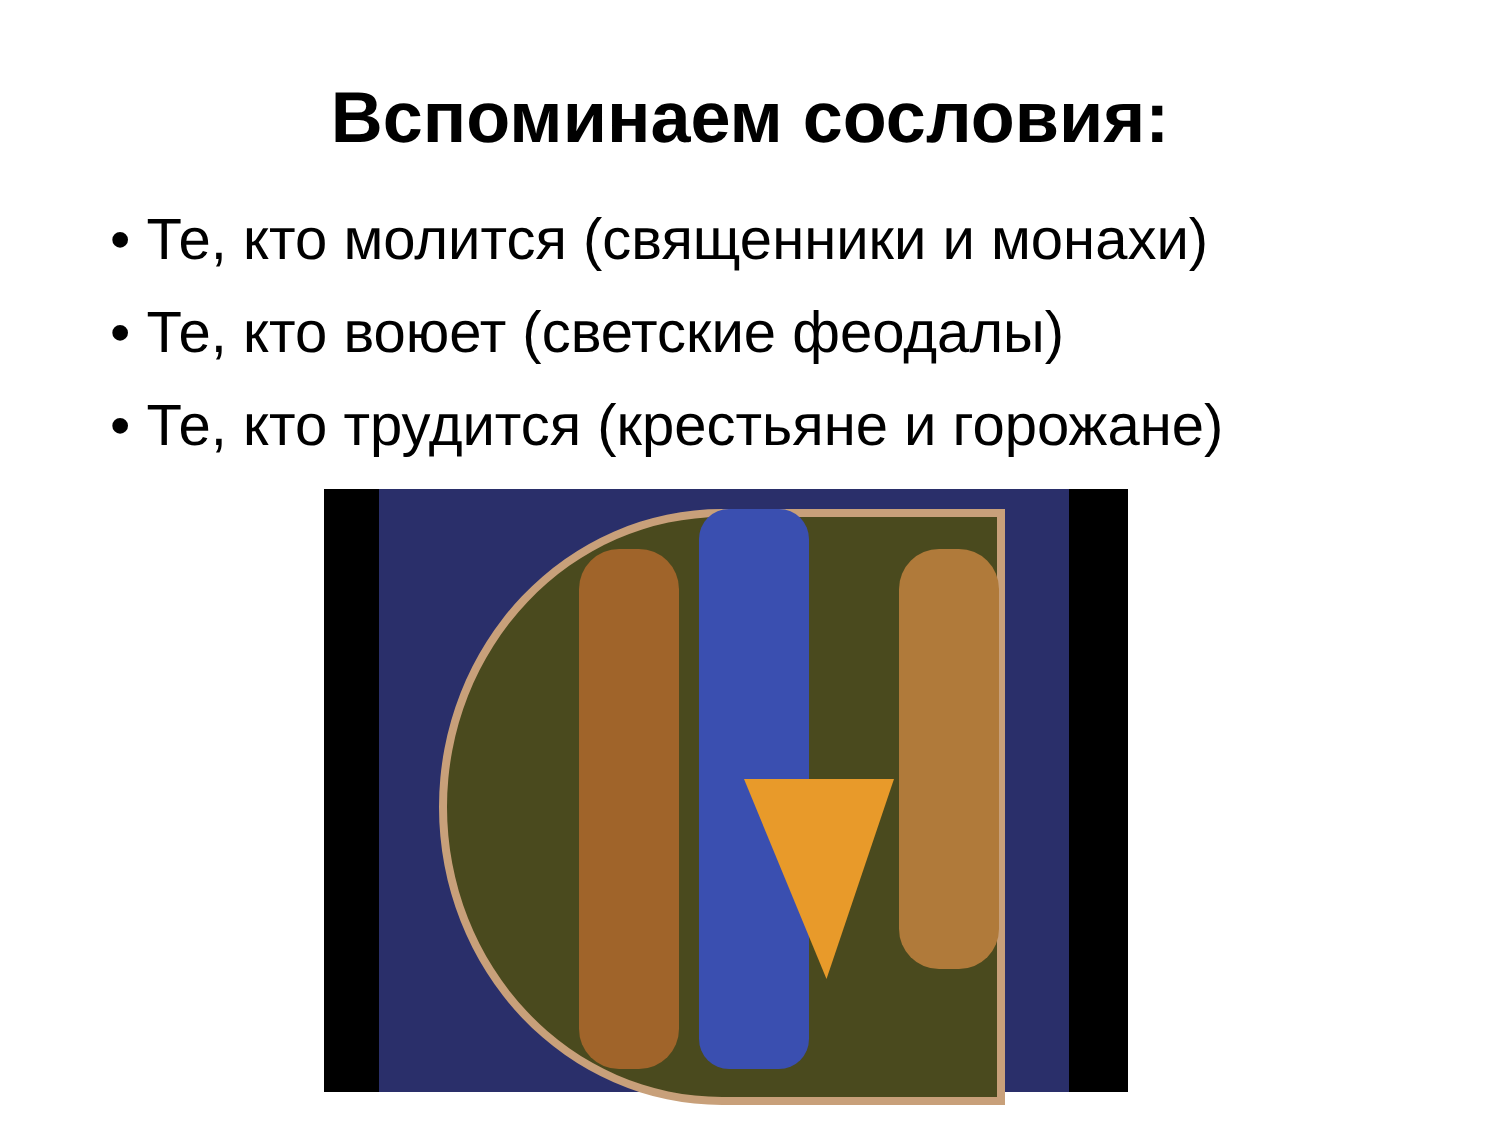Вспоминаем сословия:
• Те, кто молится (священники и монахи)
• Те, кто воюет (светские феодалы)
• Те, кто трудится (крестьяне и горожане)